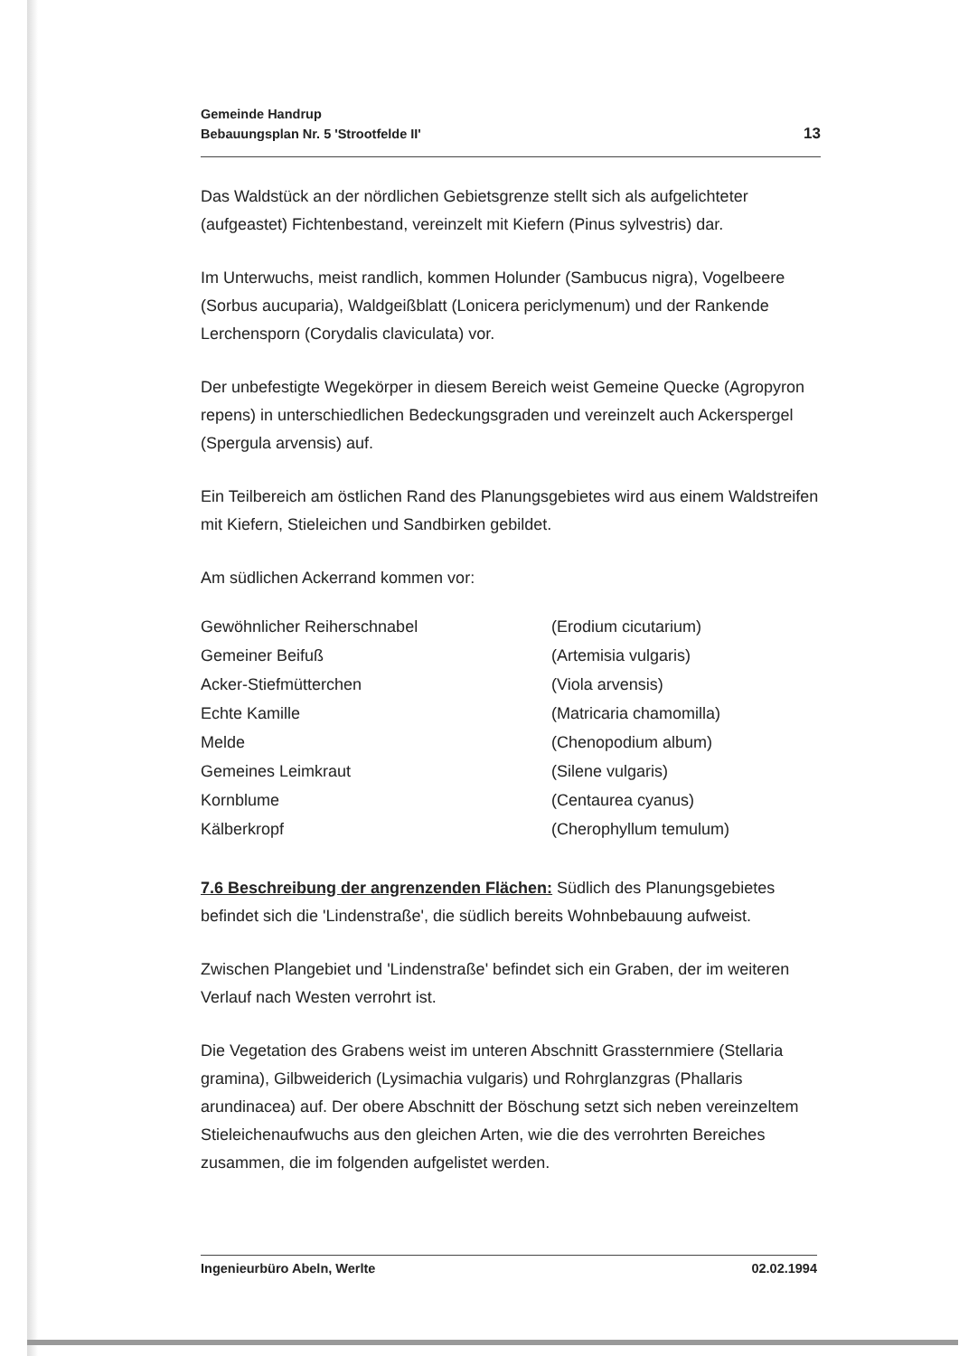Gemeinde Handrup
Bebauungsplan Nr. 5 'Strootfelde II'
13
Das Waldstück an der nördlichen Gebietsgrenze stellt sich als aufgelichteter (aufgeastet) Fichtenbestand, vereinzelt mit Kiefern (Pinus sylvestris) dar.
Im Unterwuchs, meist randlich, kommen Holunder (Sambucus nigra), Vogelbeere (Sorbus aucuparia), Waldgeißblatt (Lonicera periclymenum) und der Rankende Lerchensporn (Corydalis claviculata) vor.
Der unbefestigte Wegekörper in diesem Bereich weist Gemeine Quecke (Agropyron repens) in unterschiedlichen Bedeckungsgraden und vereinzelt auch Ackerspergel (Spergula arvensis) auf.
Ein Teilbereich am östlichen Rand des Planungsgebietes wird aus einem Waldstreifen mit Kiefern, Stieleichen und Sandbirken gebildet.
Am südlichen Ackerrand kommen vor:
| Gewöhnlicher Reiherschnabel | (Erodium cicutarium) |
| Gemeiner Beifuß | (Artemisia vulgaris) |
| Acker-Stiefmütterchen | (Viola arvensis) |
| Echte Kamille | (Matricaria chamomilla) |
| Melde | (Chenopodium album) |
| Gemeines Leimkraut | (Silene vulgaris) |
| Kornblume | (Centaurea cyanus) |
| Kälberkropf | (Cherophyllum temulum) |
7.6 Beschreibung der angrenzenden Flächen: Südlich des Planungsgebietes befindet sich die 'Lindenstraße', die südlich bereits Wohnbebauung aufweist.
Zwischen Plangebiet und 'Lindenstraße' befindet sich ein Graben, der im weiteren Verlauf nach Westen verrohrt ist.
Die Vegetation des Grabens weist im unteren Abschnitt Grassternmiere (Stellaria gramina), Gilbweiderich (Lysimachia vulgaris) und Rohrglanzgras (Phallaris arundinacea) auf. Der obere Abschnitt der Böschung setzt sich neben vereinzeltem Stieleichenaufwuchs aus den gleichen Arten, wie die des verrohrten Bereiches zusammen, die im folgenden aufgelistet werden.
Ingenieurbüro Abeln, Werlte 02.02.1994